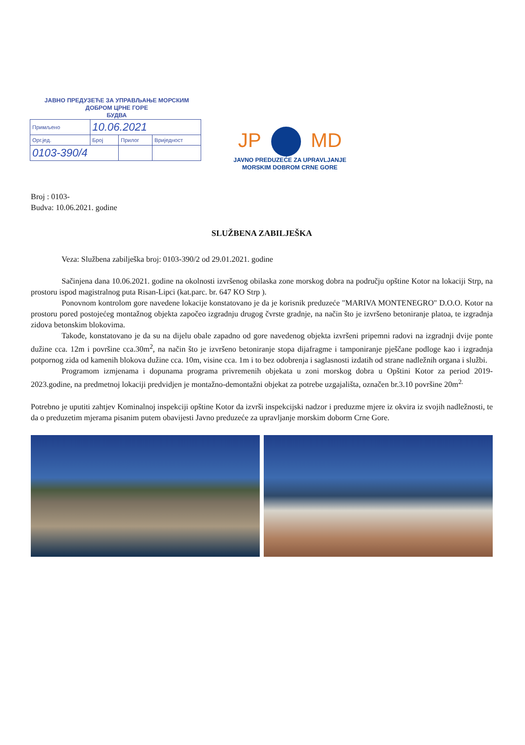ЈАВНО ПРЕДУЗЕЋЕ ЗА УПРАВЉАЊЕ МОРСКИМ
ДОБРОМ ЦРНЕ ГОРЕ
БУДВА
| Примљено | 10.06.2021 | | |
| Орг.јед. | Број | Прилог | Вриједност |
| 0103-390/4 | | | |
JP MD
JAVNO PREDUZEĆE ZA UPRAVLJANJE
MORSKIM DOBROM CRNE GORE
Broj : 0103-
Budva: 10.06.2021. godine
SLUŽBENA ZABILJEŠKA
Veza: Službena zabilješka broj: 0103-390/2 od 29.01.2021. godine
Sačinjena dana 10.06.2021. godine na okolnosti izvršenog obilaska zone morskog dobra na području opštine Kotor na lokaciji Strp, na prostoru ispod magistralnog puta Risan-Lipci (kat.parc. br. 647 KO Strp ).
Ponovnom kontrolom gore navedene lokacije konstatovano je da je korisnik preduzeće "MARIVA MONTENEGRO" D.O.O. Kotor na prostoru pored postojećeg montažnog objekta započeo izgradnju drugog čvrste gradnje, na način što je izvršeno betoniranje platoa, te izgradnja zidova betonskim blokovima.
Takođe, konstatovano je da su na dijelu obale zapadno od gore navedenog objekta izvršeni pripemni radovi na izgradnji dvije ponte dužine cca. 12m i površine cca.30m<sup>2</sup>, na način što je izvršeno betoniranje stopa dijafragme i tamponiranje pješčane podloge kao i izgradnja potpornog zida od kamenih blokova dužine cca. 10m, visine cca. 1m i to bez odobrenja i saglasnosti izdatih od strane nadležnih organa i službi.
Programom izmjenama i dopunama programa privremenih objekata u zoni morskog dobra u Opštini Kotor za period 2019-2023.godine, na predmetnoj lokaciji predvidjen je montažno-demontažni objekat za potrebe uzgajališta, označen br.3.10 površine 20m<sup>2.</sup>
Potrebno je uputiti zahtjev Kominalnoj inspekciji opštine Kotor da izvrši inspekcijski nadzor i preduzme mjere iz okvira iz svojih nadležnosti, te da o preduzetim mjerama pisanim putem obavijesti Javno preduzeće za upravljanje morskim doborm Crne Gore.